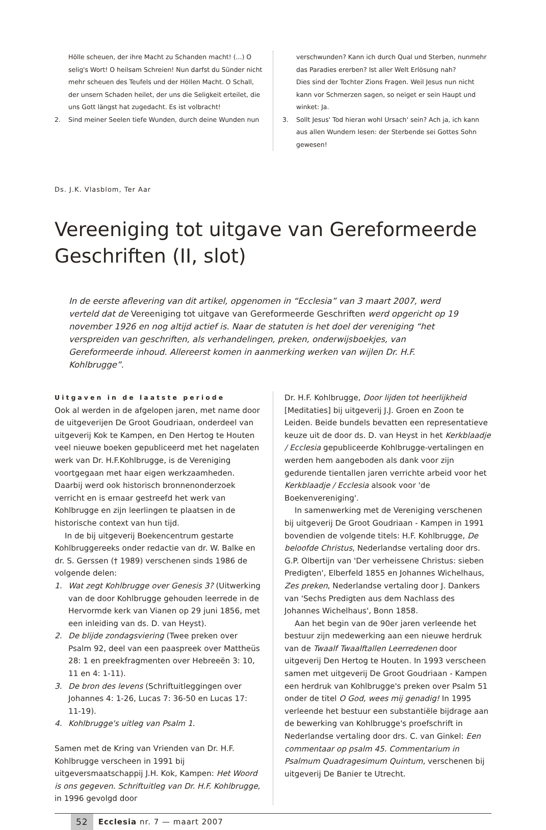Hölle scheuen, der ihre Macht zu Schanden macht! (...) O selig's Wort! O heilsam Schreien! Nun darfst du Sünder nicht mehr scheuen des Teufels und der Höllen Macht. O Schall, der unsern Schaden heilet, der uns die Seligkeit erteilet, die uns Gott längst hat zugedacht. Es ist volbracht!
2. Sind meiner Seelen tiefe Wunden, durch deine Wunden nun
verschwunden? Kann ich durch Qual und Sterben, nunmehr das Paradies ererben? Ist aller Welt Erlösung nah?
Dies sind der Tochter Zions Fragen. Weil Jesus nun nicht kann vor Schmerzen sagen, so neiget er sein Haupt und winket: Ja.
3. Sollt Jesus' Tod hieran wohl Ursach' sein? Ach ja, ich kann aus allen Wundern lesen: der Sterbende sei Gottes Sohn gewesen!
Ds. J.K. Vlasblom, Ter Aar
Vereeniging tot uitgave van Gereformeerde Geschriften (II, slot)
In de eerste aflevering van dit artikel, opgenomen in “Ecclesia” van 3 maart 2007, werd verteld dat de Vereeniging tot uitgave van Gereformeerde Geschriften werd opgericht op 19 november 1926 en nog altijd actief is. Naar de statuten is het doel der vereniging “het verspreiden van geschriften, als verhandelingen, preken, onderwijsboekjes, van Gereformeerde inhoud. Allereerst komen in aanmerking werken van wijlen Dr. H.F. Kohlbrugge”.
Uitgaven in de laatste periode
Ook al werden in de afgelopen jaren, met name door de uitgeverijen De Groot Goudriaan, onderdeel van uitgeverij Kok te Kampen, en Den Hertog te Houten veel nieuwe boeken gepubliceerd met het nagelaten werk van Dr. H.F.Kohlbrugge, is de Vereniging voortgegaan met haar eigen werkzaamheden. Daarbij werd ook historisch bronnenonderzoek verricht en is ernaar gestreefd het werk van Kohlbrugge en zijn leerlingen te plaatsen in de historische context van hun tijd.
In de bij uitgeverij Boekencentrum gestarte Kohlbruggereeks onder redactie van dr. W. Balke en dr. S. Gerssen († 1989) verschenen sinds 1986 de volgende delen:
1. Wat zegt Kohlbrugge over Genesis 3? (Uitwerking van de door Kohlbrugge gehouden leerrede in de Hervormde kerk van Vianen op 29 juni 1856, met een inleiding van ds. D. van Heyst).
2. De blijde zondagsviering (Twee preken over Psalm 92, deel van een paaspreek over Mattheüs 28: 1 en preekfragmenten over Hebreeën 3: 10, 11 en 4: 1-11).
3. De bron des levens (Schriftuitleggingen over Johannes 4: 1-26, Lucas 7: 36-50 en Lucas 17: 11-19).
4. Kohlbrugge's uitleg van Psalm 1.
Samen met de Kring van Vrienden van Dr. H.F. Kohlbrugge verscheen in 1991 bij uitgeversmaatschappij J.H. Kok, Kampen: Het Woord is ons gegeven. Schriftuitleg van Dr. H.F. Kohlbrugge, in 1996 gevolgd door
Dr. H.F. Kohlbrugge, Door lijden tot heerlijkheid [Meditaties] bij uitgeverij J.J. Groen en Zoon te Leiden. Beide bundels bevatten een representatieve keuze uit de door ds. D. van Heyst in het Kerkblaadje / Ecclesia gepubliceerde Kohlbrugge-vertalingen en werden hem aangeboden als dank voor zijn gedurende tientallen jaren verrichte arbeid voor het Kerkblaadje / Ecclesia alsook voor 'de Boekenvereniging'.
In samenwerking met de Vereniging verschenen bij uitgeverij De Groot Goudriaan - Kampen in 1991 bovendien de volgende titels: H.F. Kohlbrugge, De beloofde Christus, Nederlandse vertaling door drs. G.P. Olbertijn van 'Der verheissene Christus: sieben Predigten', Elberfeld 1855 en Johannes Wichelhaus, Zes preken, Nederlandse vertaling door J. Dankers van 'Sechs Predigten aus dem Nachlass des Johannes Wichelhaus', Bonn 1858.
Aan het begin van de 90er jaren verleende het bestuur zijn medewerking aan een nieuwe herdruk van de Twaalf Twaalftallen Leerredenen door uitgeverij Den Hertog te Houten. In 1993 verscheen samen met uitgeverij De Groot Goudriaan - Kampen een herdruk van Kohlbrugge's preken over Psalm 51 onder de titel O God, wees mij genadig! In 1995 verleende het bestuur een substantiële bijdrage aan de bewerking van Kohlbrugge's proefschrift in Nederlandse vertaling door drs. C. van Ginkel: Een commentaar op psalm 45. Commentarium in Psalmum Quadragesimum Quintum, verschenen bij uitgeverij De Banier te Utrecht.
52 Ecclesia nr. 7 — maart 2007